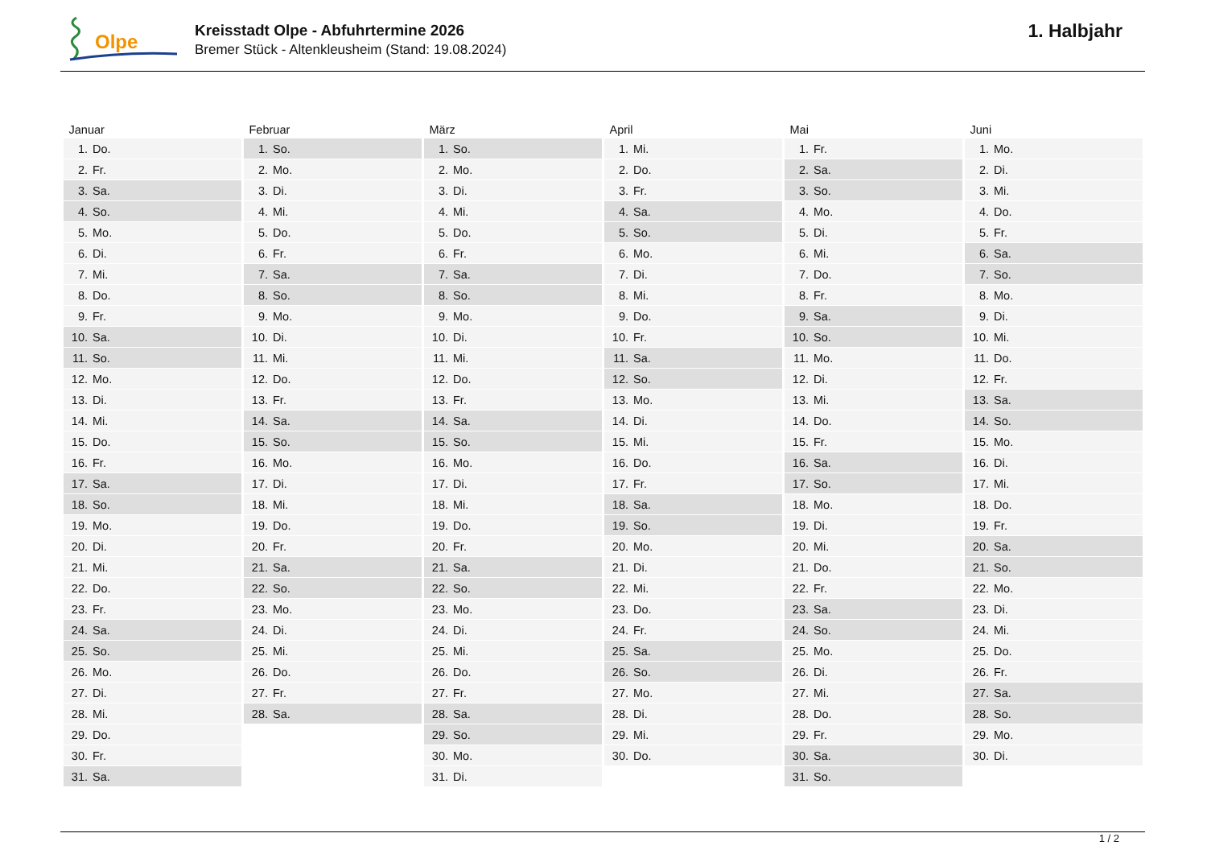Olpe
Kreisstadt Olpe - Abfuhrtermine 2026
Bremer Stück - Altenkleusheim (Stand: 19.08.2024)
1. Halbjahr
| Januar | | Februar | | März | | April | | Mai | | Juni | |
| --- | --- | --- | --- | --- | --- | --- | --- | --- | --- | --- | --- |
| 1. | Do. | 1. | So. | 1. | So. | 1. | Mi. | 1. | Fr. | 1. | Mo. |
| 2. | Fr. | 2. | Mo. | 2. | Mo. | 2. | Do. | 2. | Sa. | 2. | Di. |
| 3. | Sa. | 3. | Di. | 3. | Di. | 3. | Fr. | 3. | So. | 3. | Mi. |
| 4. | So. | 4. | Mi. | 4. | Mi. | 4. | Sa. | 4. | Mo. | 4. | Do. |
| 5. | Mo. | 5. | Do. | 5. | Do. | 5. | So. | 5. | Di. | 5. | Fr. |
| 6. | Di. | 6. | Fr. | 6. | Fr. | 6. | Mo. | 6. | Mi. | 6. | Sa. |
| 7. | Mi. | 7. | Sa. | 7. | Sa. | 7. | Di. | 7. | Do. | 7. | So. |
| 8. | Do. | 8. | So. | 8. | So. | 8. | Mi. | 8. | Fr. | 8. | Mo. |
| 9. | Fr. | 9. | Mo. | 9. | Mo. | 9. | Do. | 9. | Sa. | 9. | Di. |
| 10. | Sa. | 10. | Di. | 10. | Di. | 10. | Fr. | 10. | So. | 10. | Mi. |
| 11. | So. | 11. | Mi. | 11. | Mi. | 11. | Sa. | 11. | Mo. | 11. | Do. |
| 12. | Mo. | 12. | Do. | 12. | Do. | 12. | So. | 12. | Di. | 12. | Fr. |
| 13. | Di. | 13. | Fr. | 13. | Fr. | 13. | Mo. | 13. | Mi. | 13. | Sa. |
| 14. | Mi. | 14. | Sa. | 14. | Sa. | 14. | Di. | 14. | Do. | 14. | So. |
| 15. | Do. | 15. | So. | 15. | So. | 15. | Mi. | 15. | Fr. | 15. | Mo. |
| 16. | Fr. | 16. | Mo. | 16. | Mo. | 16. | Do. | 16. | Sa. | 16. | Di. |
| 17. | Sa. | 17. | Di. | 17. | Di. | 17. | Fr. | 17. | So. | 17. | Mi. |
| 18. | So. | 18. | Mi. | 18. | Mi. | 18. | Sa. | 18. | Mo. | 18. | Do. |
| 19. | Mo. | 19. | Do. | 19. | Do. | 19. | So. | 19. | Di. | 19. | Fr. |
| 20. | Di. | 20. | Fr. | 20. | Fr. | 20. | Mo. | 20. | Mi. | 20. | Sa. |
| 21. | Mi. | 21. | Sa. | 21. | Sa. | 21. | Di. | 21. | Do. | 21. | So. |
| 22. | Do. | 22. | So. | 22. | So. | 22. | Mi. | 22. | Fr. | 22. | Mo. |
| 23. | Fr. | 23. | Mo. | 23. | Mo. | 23. | Do. | 23. | Sa. | 23. | Di. |
| 24. | Sa. | 24. | Di. | 24. | Di. | 24. | Fr. | 24. | So. | 24. | Mi. |
| 25. | So. | 25. | Mi. | 25. | Mi. | 25. | Sa. | 25. | Mo. | 25. | Do. |
| 26. | Mo. | 26. | Do. | 26. | Do. | 26. | So. | 26. | Di. | 26. | Fr. |
| 27. | Di. | 27. | Fr. | 27. | Fr. | 27. | Mo. | 27. | Mi. | 27. | Sa. |
| 28. | Mi. | 28. | Sa. | 28. | Sa. | 28. | Di. | 28. | Do. | 28. | So. |
| 29. | Do. | | | 29. | So. | 29. | Mi. | 29. | Fr. | 29. | Mo. |
| 30. | Fr. | | | 30. | Mo. | 30. | Do. | 30. | Sa. | 30. | Di. |
| 31. | Sa. | | | 31. | Di. | | | 31. | So. | | |
1 / 2